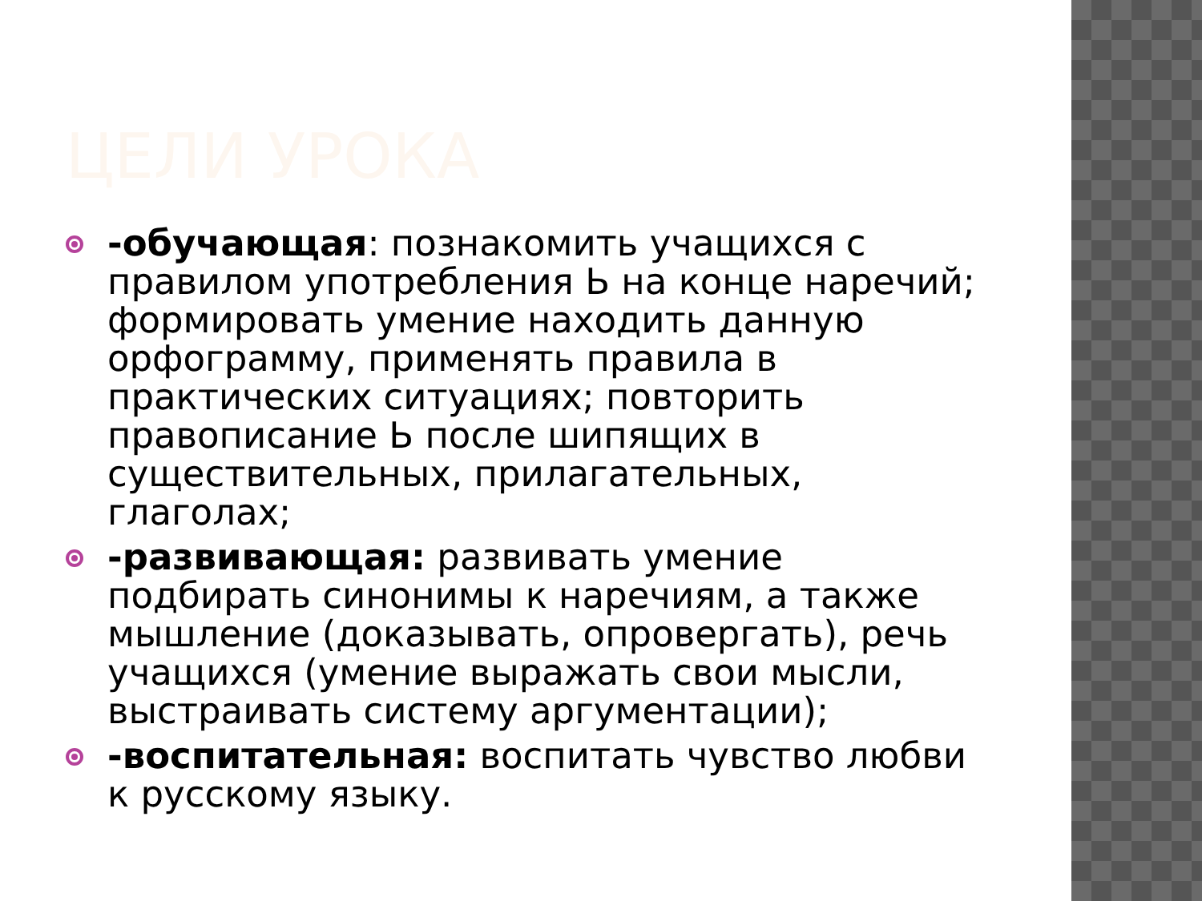ЦЕЛИ УРОКА
-обучающая: познакомить учащихся с правилом употребления Ь на конце наречий; формировать умение находить данную орфограмму, применять правила в практических ситуациях; повторить правописание Ь после шипящих в существительных, прилагательных, глаголах;
-развивающая: развивать умение подбирать синонимы к наречиям, а также мышление (доказывать, опровергать), речь учащихся (умение выражать свои мысли, выстраивать систему аргументации);
-воспитательная: воспитать чувство любви к русскому языку.